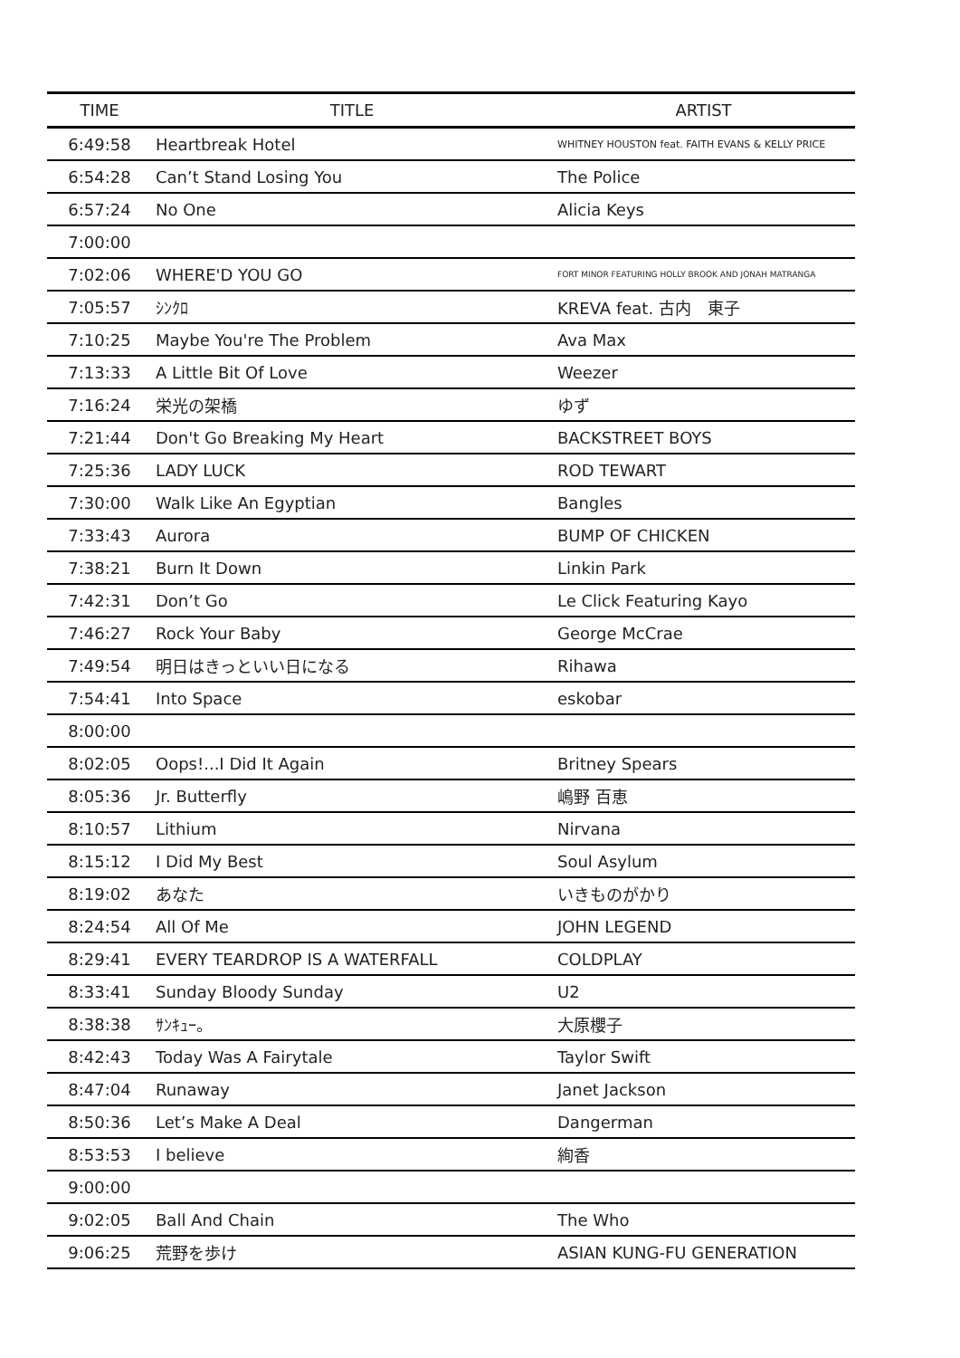| TIME | TITLE | ARTIST |
| --- | --- | --- |
| 6:49:58 | Heartbreak Hotel | WHITNEY HOUSTON feat. FAITH EVANS & KELLY PRICE |
| 6:54:28 | Can’t Stand Losing You | The Police |
| 6:57:24 | No One | Alicia Keys |
| 7:00:00 | | |
| 7:02:06 | WHERE'D YOU GO | FORT MINOR FEATURING HOLLY BROOK AND JONAH MATRANGA |
| 7:05:57 | ｼﾝｸﾛ | KREVA feat. 古内 東子 |
| 7:10:25 | Maybe You're The Problem | Ava Max |
| 7:13:33 | A Little Bit Of Love | Weezer |
| 7:16:24 | 栄光の架橋 | ゆず |
| 7:21:44 | Don't Go Breaking My Heart | BACKSTREET BOYS |
| 7:25:36 | LADY LUCK | ROD TEWART |
| 7:30:00 | Walk Like An Egyptian | Bangles |
| 7:33:43 | Aurora | BUMP OF CHICKEN |
| 7:38:21 | Burn It Down | Linkin Park |
| 7:42:31 | Don’t Go | Le Click Featuring Kayo |
| 7:46:27 | Rock Your Baby | George McCrae |
| 7:49:54 | 明日はきっといい日になる | Rihawa |
| 7:54:41 | Into Space | eskobar |
| 8:00:00 | | |
| 8:02:05 | Oops!...I Did It Again | Britney Spears |
| 8:05:36 | Jr. Butterfly | 嶋野 百恵 |
| 8:10:57 | Lithium | Nirvana |
| 8:15:12 | I Did My Best | Soul Asylum |
| 8:19:02 | あなた | いきものがかり |
| 8:24:54 | All Of Me | JOHN LEGEND |
| 8:29:41 | EVERY TEARDROP IS A WATERFALL | COLDPLAY |
| 8:33:41 | Sunday Bloody Sunday | U2 |
| 8:38:38 | ｻﾝｷｭｰ。 | 大原櫻子 |
| 8:42:43 | Today Was A Fairytale | Taylor Swift |
| 8:47:04 | Runaway | Janet Jackson |
| 8:50:36 | Let’s Make A Deal | Dangerman |
| 8:53:53 | I believe | 絢香 |
| 9:00:00 | | |
| 9:02:05 | Ball And Chain | The Who |
| 9:06:25 | 荒野を歩け | ASIAN KUNG-FU GENERATION |